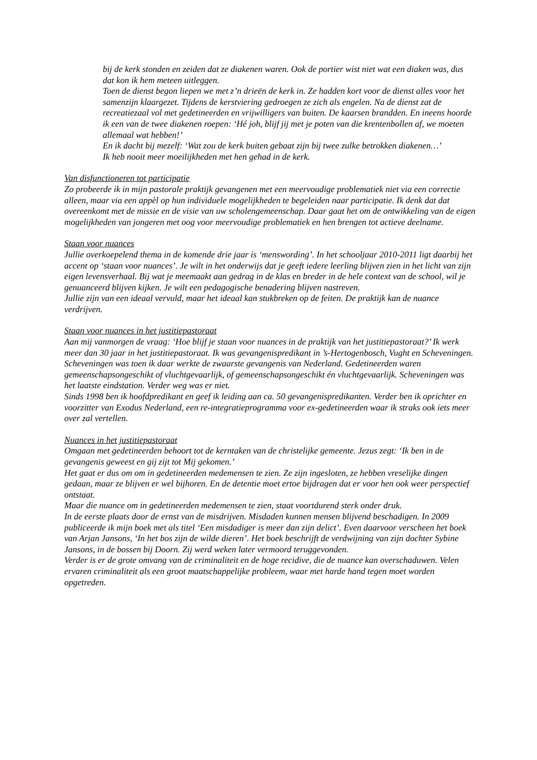bij de kerk stonden en zeiden dat ze diakenen waren. Ook de portier wist niet wat een diaken was, dus dat kon ik hem meteen uitleggen.
Toen de dienst begon liepen we met z’n drieën de kerk in. Ze hadden kort voor de dienst alles voor het samenzijn klaargezet. Tijdens de kerstviering gedroegen ze zich als engelen. Na de dienst zat de recreatiezaal vol met gedetineerden en vrijwilligers van buiten. De kaarsen brandden. En ineens hoorde ik een van de twee diakenen roepen: ‘Hé joh, blijf jij met je poten van die krentenbollen af, we moeten allemaal wat hebben!’
En ik dacht bij mezelf: ‘Wat zou de kerk buiten gebaat zijn bij twee zulke betrokken diakenen…’
Ik heb nooit meer moeilijkheden met hen gehad in de kerk.
Van disfunctioneren tot participatie
Zo probeerde ik in mijn pastorale praktijk gevangenen met een meervoudige problematiek niet via een correctie alleen, maar via een appèl op hun individuele mogelijkheden te begeleiden naar participatie. Ik denk dat dat overeenkomt met de missie en de visie van uw scholengemeenschap. Daar gaat het om de ontwikkeling van de eigen mogelijkheden van jongeren met oog voor meervoudige problematiek en hen brengen tot actieve deelname.
Staan voor nuances
Jullie overkoepelend thema in de komende drie jaar is ‘menswording’. In het schooljaar 2010-2011 ligt daarbij het accent op ‘staan voor nuances’. Je wilt in het onderwijs dat je geeft iedere leerling blijven zien in het licht van zijn eigen levensverhaal. Bij wat je meemaakt aan gedrag in de klas en breder in de hele context van de school, wil je genuanceerd blijven kijken. Je wilt een pedagogische benadering blijven nastreven.
Jullie zijn van een ideaal vervuld, maar het ideaal kan stukbreken op de feiten. De praktijk kan de nuance verdrijven.
Staan voor nuances in het justitiepastoraat
Aan mij vanmorgen de vraag: ‘Hoe blijf je staan voor nuances in de praktijk van het justitiepastoraat?’ Ik werk meer dan 30 jaar in het justitiepastoraat. Ik was gevangenispredikant in ’s-Hertogenbosch, Vught en Scheveningen. Scheveningen was toen ik daar werkte de zwaarste gevangenis van Nederland. Gedetineerden waren gemeenschapsongeschikt of vluchtgevaarlijk, of gemeenschapsongeschikt én vluchtgevaarlijk. Scheveningen was het laatste eindstation. Verder weg was er niet.
Sinds 1998 ben ik hoofdpredikant en geef ik leiding aan ca. 50 gevangenispredikanten. Verder ben ik oprichter en voorzitter van Exodus Nederland, een re-integratieprogramma voor ex-gedetineerden waar ik straks ook iets meer over zal vertellen.
Nuances in het justitiepastoraat
Omgaan met gedetineerden behoort tot de kerntaken van de christelijke gemeente. Jezus zegt: ‘Ik ben in de gevangenis geweest en gij zijt tot Mij gekomen.’
Het gaat er dus om om in gedetineerden medemensen te zien. Ze zijn ingesloten, ze hebben vreselijke dingen gedaan, maar ze blijven er wel bijhoren. En de detentie moet ertoe bijdragen dat er voor hen ook weer perspectief ontstaat.
Maar die nuance om in gedetineerden medemensen te zien, staat voortdurend sterk onder druk.
In de eerste plaats door de ernst van de misdrijven. Misdaden kunnen mensen blijvend beschadigen. In 2009 publiceerde ik mijn boek met als titel ‘Een misdadiger is meer dan zijn delict’. Even daarvoor verscheen het boek van Arjan Jansons, ‘In het bos zijn de wilde dieren’. Het boek beschrijft de verdwijning van zijn dochter Sybine Jansons, in de bossen bij Doorn. Zij werd weken later vermoord teruggevonden.
Verder is er de grote omvang van de criminaliteit en de hoge recidive, die de nuance kan overschaduwen. Velen ervaren criminaliteit als een groot maatschappelijke probleem, waar met harde hand tegen moet worden opgetreden.